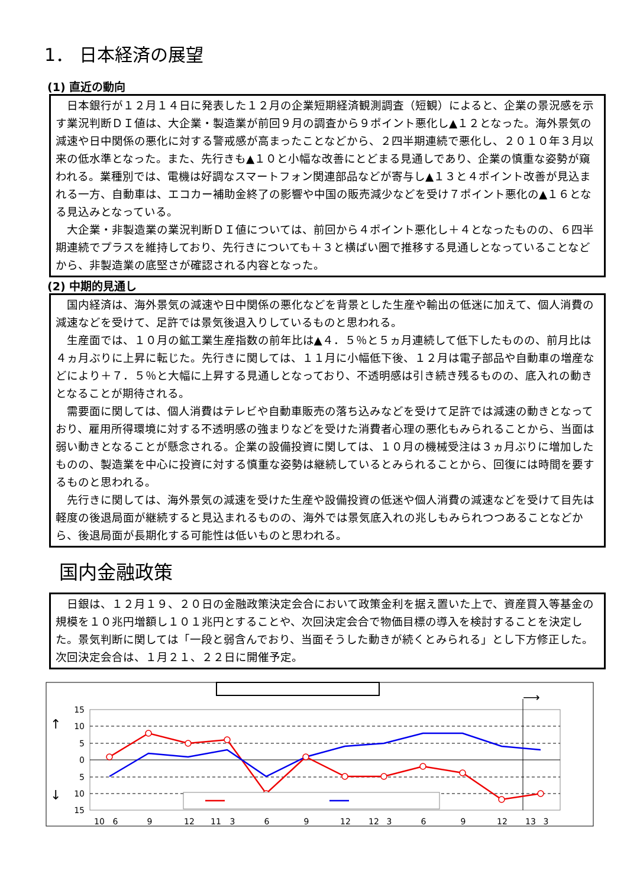1． 日本経済の展望
(1) 直近の動向
日本銀行が１２月１４日に発表した１２月の企業短期経済観測調査（短観）によると、企業の景況感を示す業況判断ＤＩ値は、大企業・製造業が前回９月の調査から９ポイント悪化し▲１２となった。海外景気の減速や日中関係の悪化に対する警戒感が高まったことなどから、２四半期連続で悪化し、２０１０年３月以来の低水準となった。また、先行きも▲１０と小幅な改善にとどまる見通しであり、企業の慎重な姿勢が窺われる。業種別では、電機は好調なスマートフォン関連部品などが寄与し▲１３と４ポイント改善が見込まれる一方、自動車は、エコカー補助金終了の影響や中国の販売減少などを受け７ポイント悪化の▲１６となる見込みとなっている。
大企業・非製造業の業況判断ＤＩ値については、前回から４ポイント悪化し＋４となったものの、６四半期連続でプラスを維持しており、先行きについても＋３と横ばい圏で推移する見通しとなっていることなどから、非製造業の底堅さが確認される内容となった。
(2) 中期的見通し
国内経済は、海外景気の減速や日中関係の悪化などを背景とした生産や輸出の低迷に加えて、個人消費の減速などを受けて、足許では景気後退入りしているものと思われる。
生産面では、１０月の鉱工業生産指数の前年比は▲４．５％と５ヵ月連続して低下したものの、前月比は４ヵ月ぶりに上昇に転じた。先行きに関しては、１１月に小幅低下後、１２月は電子部品や自動車の増産などにより＋７．５％と大幅に上昇する見通しとなっており、不透明感は引き続き残るものの、底入れの動きとなることが期待される。
需要面に関しては、個人消費はテレビや自動車販売の落ち込みなどを受けて足許では減速の動きとなっており、雇用所得環境に対する不透明感の強まりなどを受けた消費者心理の悪化もみられることから、当面は弱い動きとなることが懸念される。企業の設備投資に関しては、１０月の機械受注は３ヵ月ぶりに増加したものの、製造業を中心に投資に対する慎重な姿勢は継続しているとみられることから、回復には時間を要するものと思われる。
先行きに関しては、海外景気の減速を受けた生産や設備投資の低迷や個人消費の減速などを受けて目先は軽度の後退局面が継続すると見込まれるものの、海外では景気底入れの兆しもみられつつあることなどから、後退局面が長期化する可能性は低いものと思われる。
国内金融政策
日銀は、１２月１９、２０日の金融政策決定会合において政策金利を据え置いた上で、資産買入等基金の規模を１０兆円増額し１０１兆円とすることや、次回決定会合で物価目標の導入を検討することを決定した。景気判断に関しては「一段と弱含んでおり、当面そうした動きが続くとみられる」とし下方修正した。次回決定会合は、１月２１、２２日に開催予定。
15
10
5
0
5
10
15
10
6
9
12
11
3
6
9
12
12
3
6
9
12
13
3
↑
↓
⟶